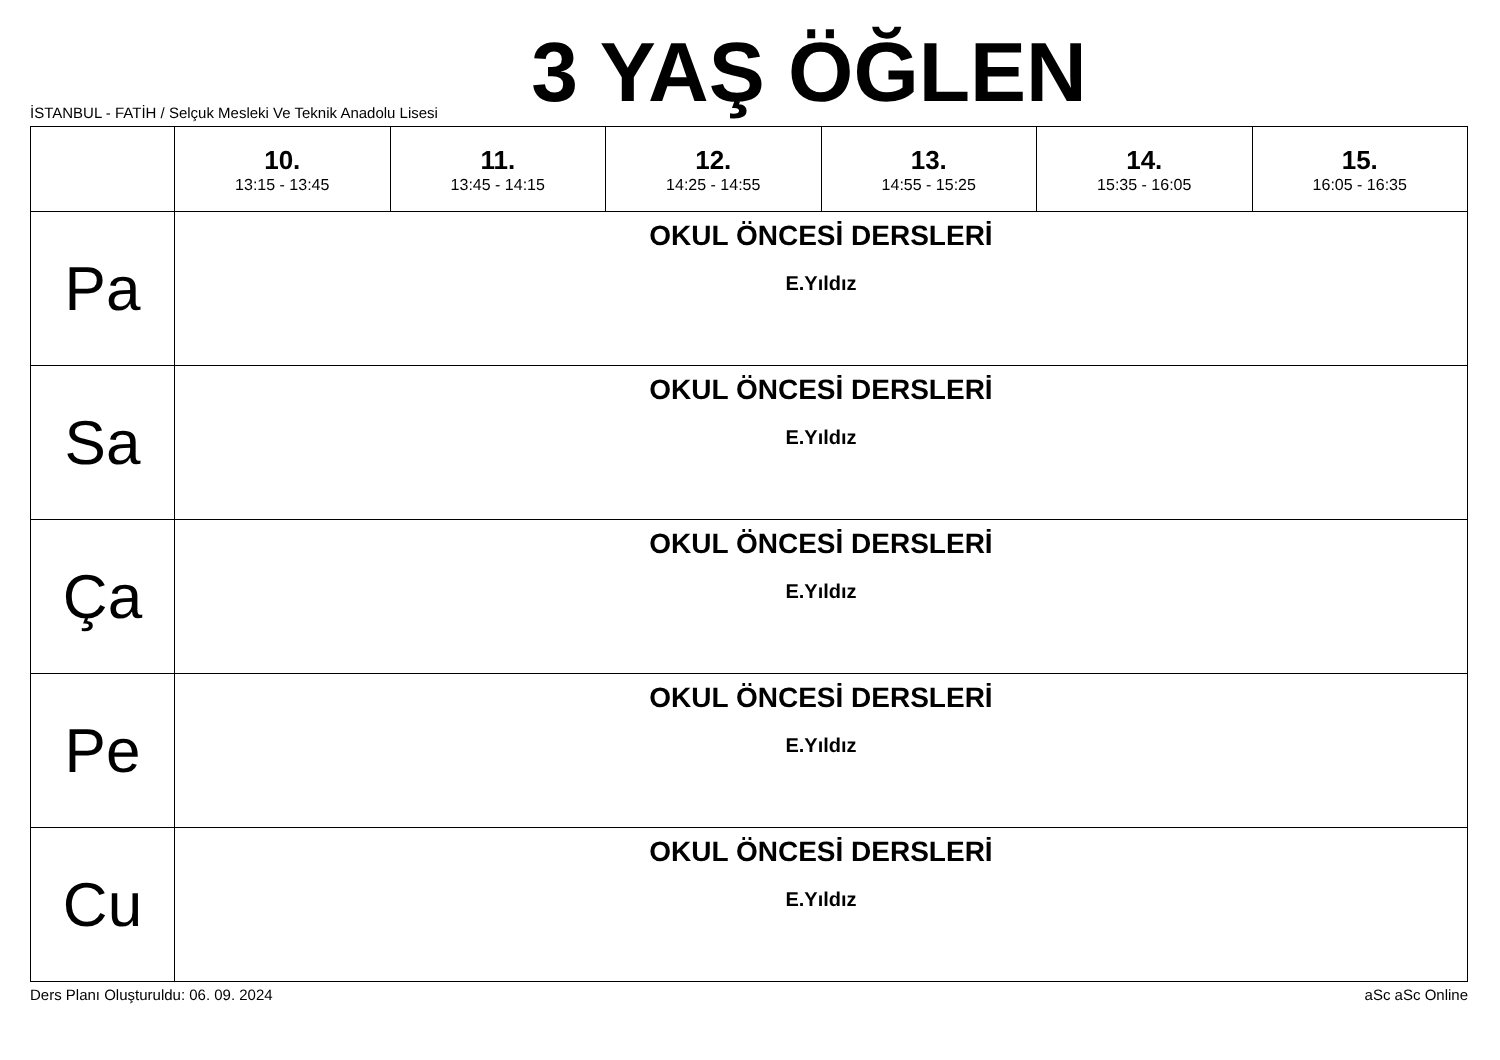3 YAŞ ÖĞLEN
İSTANBUL - FATİH / Selçuk Mesleki Ve Teknik Anadolu Lisesi
| | 10. 13:15 - 13:45 | 11. 13:45 - 14:15 | 12. 14:25 - 14:55 | 13. 14:55 - 15:25 | 14. 15:35 - 16:05 | 15. 16:05 - 16:35 |
| --- | --- | --- | --- | --- | --- | --- |
| Pa | OKUL ÖNCESİ DERSLERİ E.Yıldız | | | | | |
| Sa | OKUL ÖNCESİ DERSLERİ E.Yıldız | | | | | |
| Ça | OKUL ÖNCESİ DERSLERİ E.Yıldız | | | | | |
| Pe | OKUL ÖNCESİ DERSLERİ E.Yıldız | | | | | |
| Cu | OKUL ÖNCESİ DERSLERİ E.Yıldız | | | | | |
Ders Planı Oluşturuldu: 06. 09. 2024 aSc aSc Online